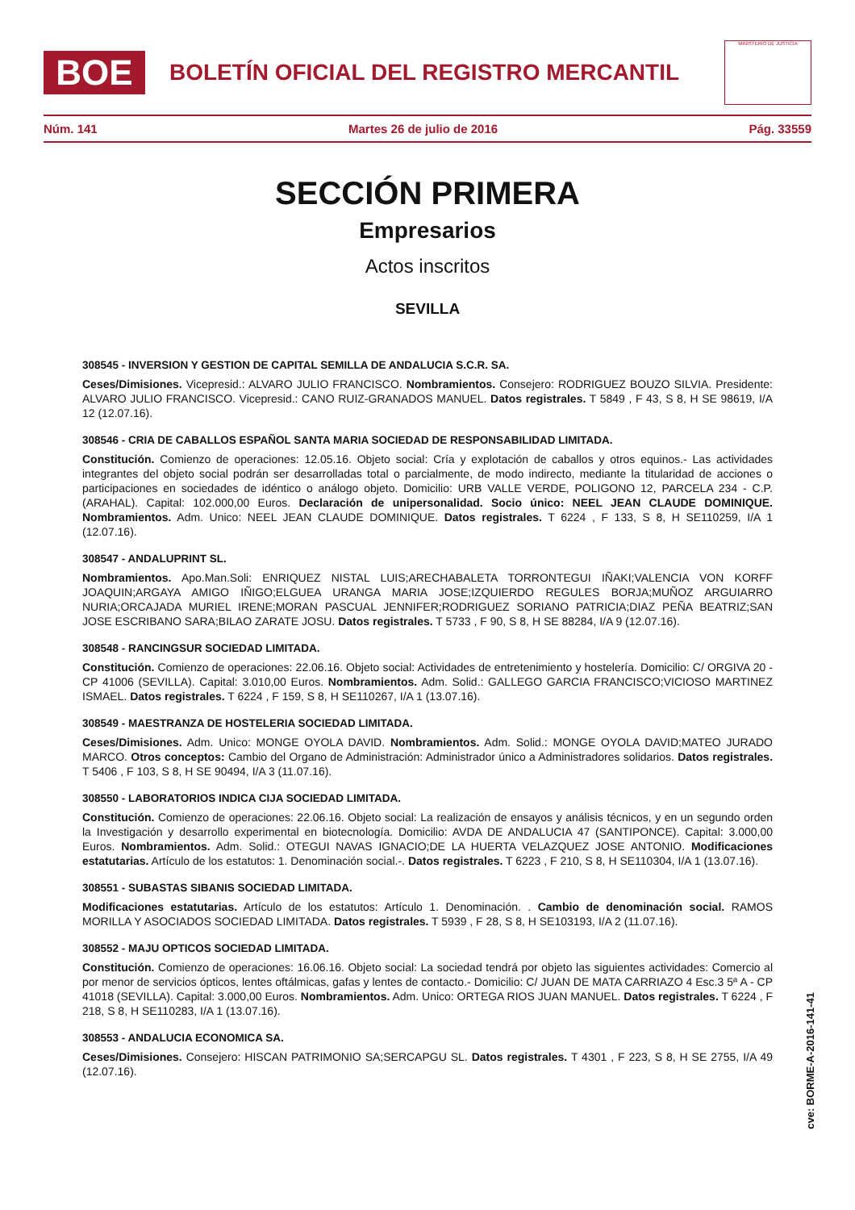BOE
BOLETÍN OFICIAL DEL REGISTRO MERCANTIL
MINISTERIO DE JUSTICIA
Núm. 141 Martes 26 de julio de 2016 Pág. 33559
SECCIÓN PRIMERA
Empresarios
Actos inscritos
SEVILLA
308545 - INVERSION Y GESTION DE CAPITAL SEMILLA DE ANDALUCIA S.C.R. SA.
Ceses/Dimisiones. Vicepresid.: ALVARO JULIO FRANCISCO. Nombramientos. Consejero: RODRIGUEZ BOUZO SILVIA. Presidente: ALVARO JULIO FRANCISCO. Vicepresid.: CANO RUIZ-GRANADOS MANUEL. Datos registrales. T 5849 , F 43, S 8, H SE 98619, I/A 12 (12.07.16).
308546 - CRIA DE CABALLOS ESPAÑOL SANTA MARIA SOCIEDAD DE RESPONSABILIDAD LIMITADA.
Constitución. Comienzo de operaciones: 12.05.16. Objeto social: Cría y explotación de caballos y otros equinos.- Las actividades integrantes del objeto social podrán ser desarrolladas total o parcialmente, de modo indirecto, mediante la titularidad de acciones o participaciones en sociedades de idéntico o análogo objeto. Domicilio: URB VALLE VERDE, POLIGONO 12, PARCELA 234 - C.P. (ARAHAL). Capital: 102.000,00 Euros. Declaración de unipersonalidad. Socio único: NEEL JEAN CLAUDE DOMINIQUE. Nombramientos. Adm. Unico: NEEL JEAN CLAUDE DOMINIQUE. Datos registrales. T 6224 , F 133, S 8, H SE110259, I/A 1 (12.07.16).
308547 - ANDALUPRINT SL.
Nombramientos. Apo.Man.Soli: ENRIQUEZ NISTAL LUIS;ARECHABALETA TORRONTEGUI IÑAKI;VALENCIA VON KORFF JOAQUIN;ARGAYA AMIGO IÑIGO;ELGUEA URANGA MARIA JOSE;IZQUIERDO REGULES BORJA;MUÑOZ ARGUIARRO NURIA;ORCAJADA MURIEL IRENE;MORAN PASCUAL JENNIFER;RODRIGUEZ SORIANO PATRICIA;DIAZ PEÑA BEATRIZ;SAN JOSE ESCRIBANO SARA;BILAO ZARATE JOSU. Datos registrales. T 5733 , F 90, S 8, H SE 88284, I/A 9 (12.07.16).
308548 - RANCINGSUR SOCIEDAD LIMITADA.
Constitución. Comienzo de operaciones: 22.06.16. Objeto social: Actividades de entretenimiento y hostelería. Domicilio: C/ ORGIVA 20 - CP 41006 (SEVILLA). Capital: 3.010,00 Euros. Nombramientos. Adm. Solid.: GALLEGO GARCIA FRANCISCO;VICIOSO MARTINEZ ISMAEL. Datos registrales. T 6224 , F 159, S 8, H SE110267, I/A 1 (13.07.16).
308549 - MAESTRANZA DE HOSTELERIA SOCIEDAD LIMITADA.
Ceses/Dimisiones. Adm. Unico: MONGE OYOLA DAVID. Nombramientos. Adm. Solid.: MONGE OYOLA DAVID;MATEO JURADO MARCO. Otros conceptos: Cambio del Organo de Administración: Administrador único a Administradores solidarios. Datos registrales. T 5406 , F 103, S 8, H SE 90494, I/A 3 (11.07.16).
308550 - LABORATORIOS INDICA CIJA SOCIEDAD LIMITADA.
Constitución. Comienzo de operaciones: 22.06.16. Objeto social: La realización de ensayos y análisis técnicos, y en un segundo orden la Investigación y desarrollo experimental en biotecnología. Domicilio: AVDA DE ANDALUCIA 47 (SANTIPONCE). Capital: 3.000,00 Euros. Nombramientos. Adm. Solid.: OTEGUI NAVAS IGNACIO;DE LA HUERTA VELAZQUEZ JOSE ANTONIO. Modificaciones estatutarias. Artículo de los estatutos: 1. Denominación social.-. Datos registrales. T 6223 , F 210, S 8, H SE110304, I/A 1 (13.07.16).
308551 - SUBASTAS SIBANIS SOCIEDAD LIMITADA.
Modificaciones estatutarias. Artículo de los estatutos: Artículo 1. Denominación. . Cambio de denominación social. RAMOS MORILLA Y ASOCIADOS SOCIEDAD LIMITADA. Datos registrales. T 5939 , F 28, S 8, H SE103193, I/A 2 (11.07.16).
308552 - MAJU OPTICOS SOCIEDAD LIMITADA.
Constitución. Comienzo de operaciones: 16.06.16. Objeto social: La sociedad tendrá por objeto las siguientes actividades: Comercio al por menor de servicios ópticos, lentes oftálmicas, gafas y lentes de contacto.- Domicilio: C/ JUAN DE MATA CARRIAZO 4 Esc.3 5ª A - CP 41018 (SEVILLA). Capital: 3.000,00 Euros. Nombramientos. Adm. Unico: ORTEGA RIOS JUAN MANUEL. Datos registrales. T 6224 , F 218, S 8, H SE110283, I/A 1 (13.07.16).
308553 - ANDALUCIA ECONOMICA SA.
Ceses/Dimisiones. Consejero: HISCAN PATRIMONIO SA;SERCAPGU SL. Datos registrales. T 4301 , F 223, S 8, H SE 2755, I/A 49 (12.07.16).
cve: BORME-A-2016-141-41